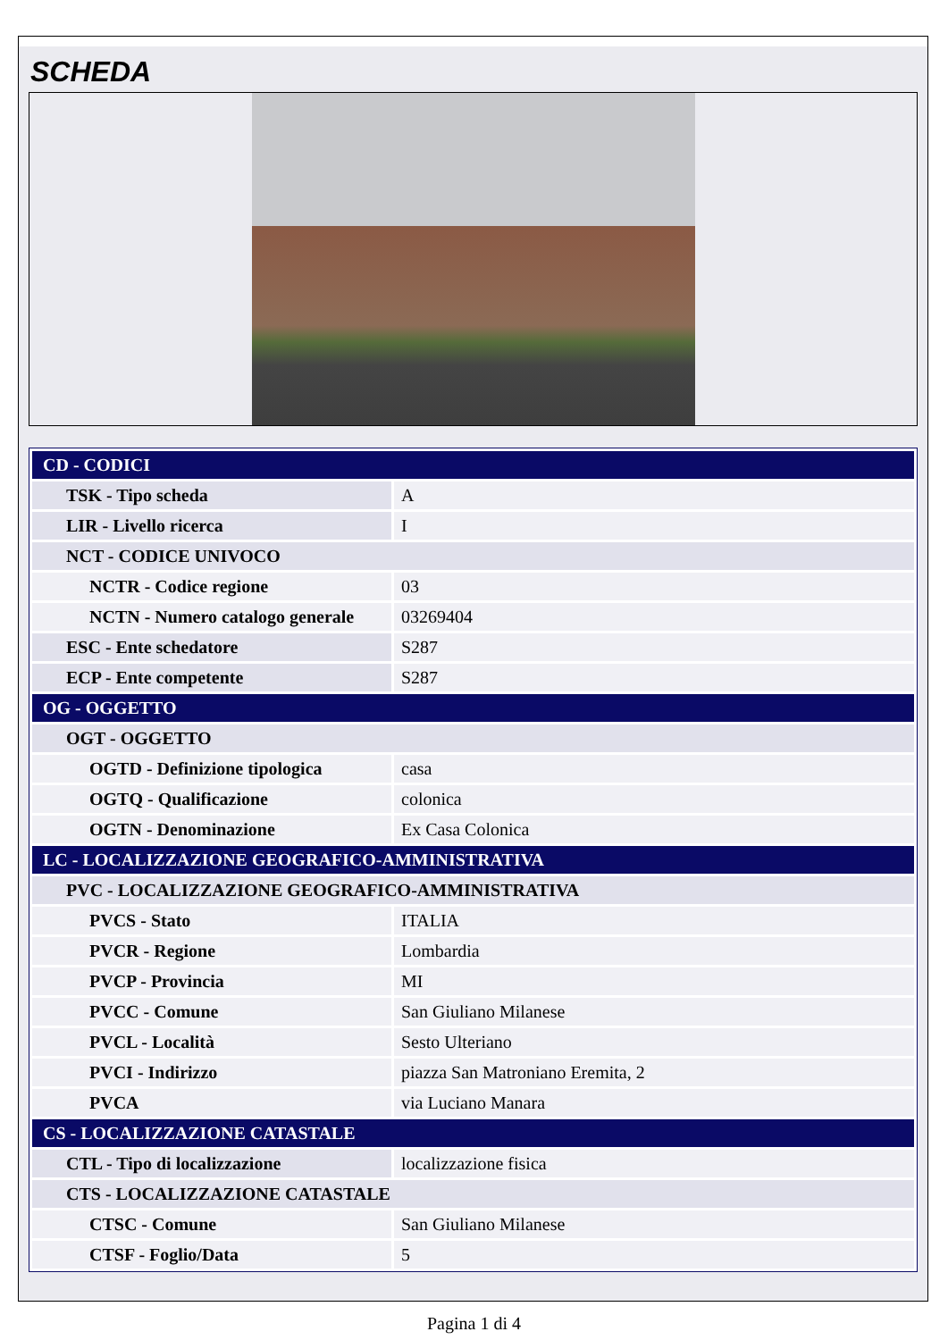SCHEDA
| CD - CODICI | |
| TSK - Tipo scheda | A |
| LIR - Livello ricerca | I |
| NCT - CODICE UNIVOCO | |
| NCTR - Codice regione | 03 |
| NCTN - Numero catalogo generale | 03269404 |
| ESC - Ente schedatore | S287 |
| ECP - Ente competente | S287 |
| OG - OGGETTO | |
| OGT - OGGETTO | |
| OGTD - Definizione tipologica | casa |
| OGTQ - Qualificazione | colonica |
| OGTN - Denominazione | Ex Casa Colonica |
| LC - LOCALIZZAZIONE GEOGRAFICO-AMMINISTRATIVA | |
| PVC - LOCALIZZAZIONE GEOGRAFICO-AMMINISTRATIVA | |
| PVCS - Stato | ITALIA |
| PVCR - Regione | Lombardia |
| PVCP - Provincia | MI |
| PVCC - Comune | San Giuliano Milanese |
| PVCL - Località | Sesto Ulteriano |
| PVCI - Indirizzo | piazza San Matroniano Eremita, 2 |
| PVCA | via Luciano Manara |
| CS - LOCALIZZAZIONE CATASTALE | |
| CTL - Tipo di localizzazione | localizzazione fisica |
| CTS - LOCALIZZAZIONE CATASTALE | |
| CTSC - Comune | San Giuliano Milanese |
| CTSF - Foglio/Data | 5 |
Pagina 1 di 4